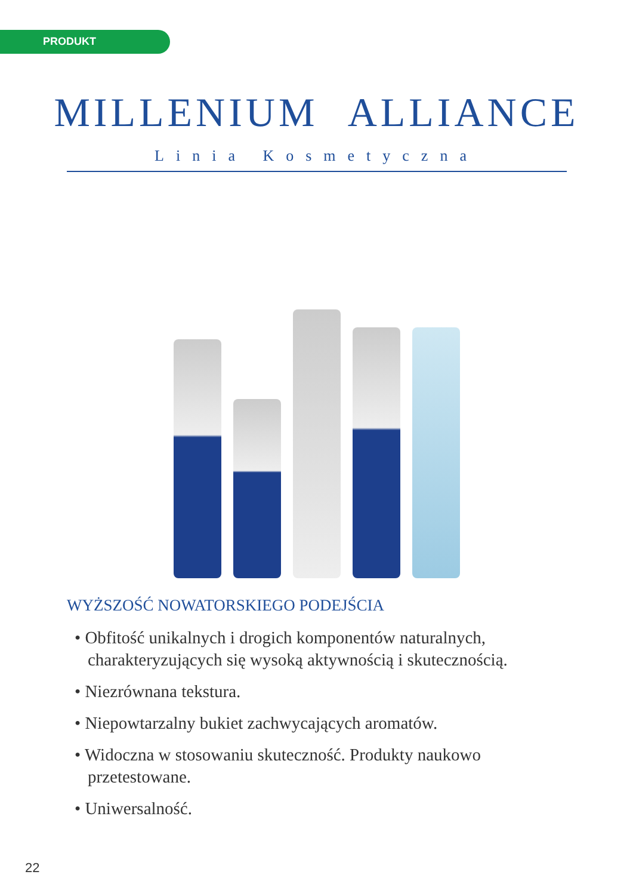PRODUKT
MILLENIUM ALLIANCE
Linia Kosmetyczna
WYŻSZOŚĆ NOWATORSKIEGO PODEJŚCIA
• Obfitość unikalnych i drogich komponentów naturalnych, charakteryzujących się wysoką aktywnością i skutecznością.
• Niezrównana tekstura.
• Niepowtarzalny bukiet zachwycających aromatów.
• Widoczna w stosowaniu skuteczność. Produkty naukowo przetestowane.
• Uniwersalność.
22